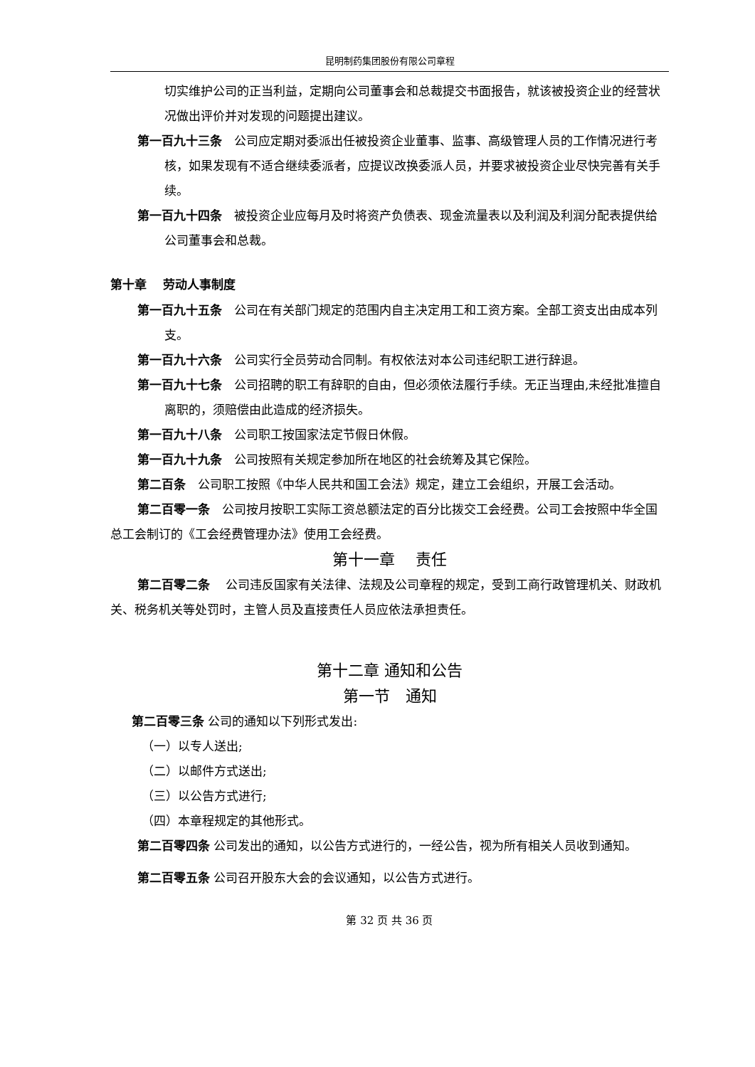昆明制药集团股份有限公司章程
切实维护公司的正当利益，定期向公司董事会和总裁提交书面报告，就该被投资企业的经营状况做出评价并对发现的问题提出建议。
第一百九十三条　公司应定期对委派出任被投资企业董事、监事、高级管理人员的工作情况进行考核，如果发现有不适合继续委派者，应提议改换委派人员，并要求被投资企业尽快完善有关手续。
第一百九十四条　被投资企业应每月及时将资产负债表、现金流量表以及利润及利润分配表提供给公司董事会和总裁。
第十章　 劳动人事制度
第一百九十五条　公司在有关部门规定的范围内自主决定用工和工资方案。全部工资支出由成本列支。
第一百九十六条　公司实行全员劳动合同制。有权依法对本公司违纪职工进行辞退。
第一百九十七条　公司招聘的职工有辞职的自由，但必须依法履行手续。无正当理由,未经批准擅自离职的，须赔偿由此造成的经济损失。
第一百九十八条　公司职工按国家法定节假日休假。
第一百九十九条　公司按照有关规定参加所在地区的社会统筹及其它保险。
第二百条　公司职工按照《中华人民共和国工会法》规定，建立工会组织，开展工会活动。
第二百零一条　公司按月按职工实际工资总额法定的百分比拨交工会经费。公司工会按照中华全国总工会制订的《工会经费管理办法》使用工会经费。
第十一章　 责任
第二百零二条　 公司违反国家有关法律、法规及公司章程的规定，受到工商行政管理机关、财政机关、税务机关等处罚时，主管人员及直接责任人员应依法承担责任。
第十二章 通知和公告
第一节　通知
第二百零三条 公司的通知以下列形式发出:
（一）以专人送出;
（二）以邮件方式送出;
（三）以公告方式进行;
（四）本章程规定的其他形式。
第二百零四条 公司发出的通知，以公告方式进行的，一经公告，视为所有相关人员收到通知。
第二百零五条 公司召开股东大会的会议通知，以公告方式进行。
第 32 页 共 36 页